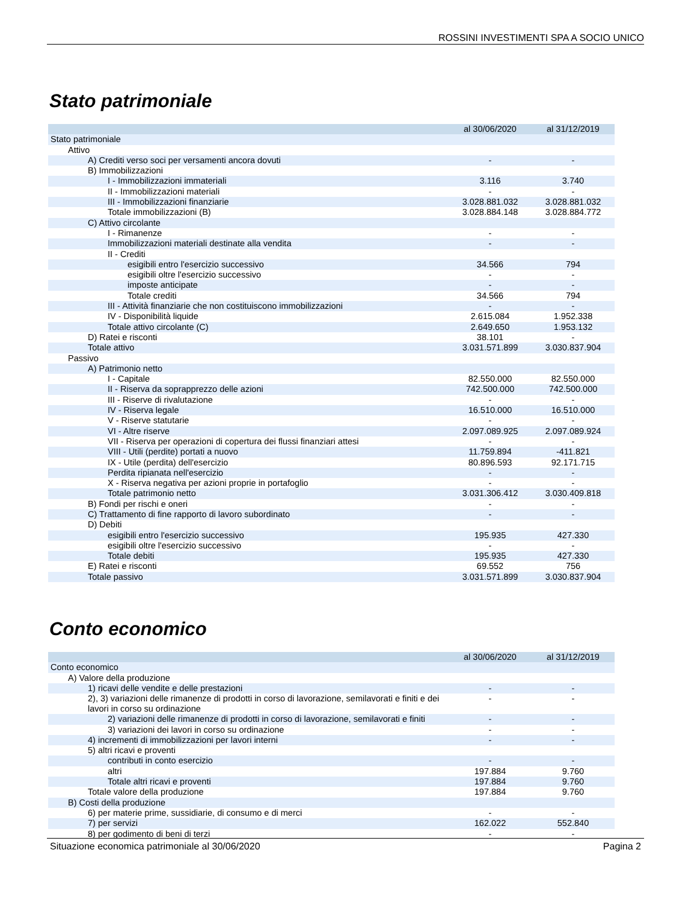ROSSINI INVESTIMENTI SPA A SOCIO UNICO
Stato patrimoniale
| | al 30/06/2020 | al 31/12/2019 |
| --- | --- | --- |
| Stato patrimoniale | | |
| Attivo | | |
| A) Crediti verso soci per versamenti ancora dovuti | - | - |
| B) Immobilizzazioni | | |
| I - Immobilizzazioni immateriali | 3.116 | 3.740 |
| II - Immobilizzazioni materiali | - | - |
| III - Immobilizzazioni finanziarie | 3.028.881.032 | 3.028.881.032 |
| Totale immobilizzazioni (B) | 3.028.884.148 | 3.028.884.772 |
| C) Attivo circolante | | |
| I - Rimanenze | - | - |
| Immobilizzazioni materiali destinate alla vendita | - | - |
| II - Crediti | | |
| esigibili entro l'esercizio successivo | 34.566 | 794 |
| esigibili oltre l'esercizio successivo | - | - |
| imposte anticipate | - | - |
| Totale crediti | 34.566 | 794 |
| III - Attività finanziarie che non costituiscono immobilizzazioni | - | - |
| IV - Disponibilità liquide | 2.615.084 | 1.952.338 |
| Totale attivo circolante (C) | 2.649.650 | 1.953.132 |
| D) Ratei e risconti | 38.101 | - |
| Totale attivo | 3.031.571.899 | 3.030.837.904 |
| Passivo | | |
| A) Patrimonio netto | | |
| I - Capitale | 82.550.000 | 82.550.000 |
| II - Riserva da soprapprezzo delle azioni | 742.500.000 | 742.500.000 |
| III - Riserve di rivalutazione | - | - |
| IV - Riserva legale | 16.510.000 | 16.510.000 |
| V - Riserve statutarie | - | - |
| VI - Altre riserve | 2.097.089.925 | 2.097.089.924 |
| VII - Riserva per operazioni di copertura dei flussi finanziari attesi | - | - |
| VIII - Utili (perdite) portati a nuovo | 11.759.894 | -411.821 |
| IX - Utile (perdita) dell'esercizio | 80.896.593 | 92.171.715 |
| Perdita ripianata nell'esercizio | - | - |
| X - Riserva negativa per azioni proprie in portafoglio | - | - |
| Totale patrimonio netto | 3.031.306.412 | 3.030.409.818 |
| B) Fondi per rischi e oneri | - | - |
| C) Trattamento di fine rapporto di lavoro subordinato | - | - |
| D) Debiti | | |
| esigibili entro l'esercizio successivo | 195.935 | 427.330 |
| esigibili oltre l'esercizio successivo | - | - |
| Totale debiti | 195.935 | 427.330 |
| E) Ratei e risconti | 69.552 | 756 |
| Totale passivo | 3.031.571.899 | 3.030.837.904 |
Conto economico
| | al 30/06/2020 | al 31/12/2019 |
| --- | --- | --- |
| Conto economico | | |
| A) Valore della produzione | | |
| 1) ricavi delle vendite e delle prestazioni | - | - |
| 2), 3) variazioni delle rimanenze di prodotti in corso di lavorazione, semilavorati e finiti e dei lavori in corso su ordinazione | - | - |
| 2) variazioni delle rimanenze di prodotti in corso di lavorazione, semilavorati e finiti | - | - |
| 3) variazioni dei lavori in corso su ordinazione | - | - |
| 4) incrementi di immobilizzazioni per lavori interni | - | - |
| 5) altri ricavi e proventi | | |
| contributi in conto esercizio | - | - |
| altri | 197.884 | 9.760 |
| Totale altri ricavi e proventi | 197.884 | 9.760 |
| Totale valore della produzione | 197.884 | 9.760 |
| B) Costi della produzione | | |
| 6) per materie prime, sussidiarie, di consumo e di merci | - | - |
| 7) per servizi | 162.022 | 552.840 |
| 8) per godimento di beni di terzi | - | - |
Situazione economica patrimoniale al 30/06/2020 Pagina 2